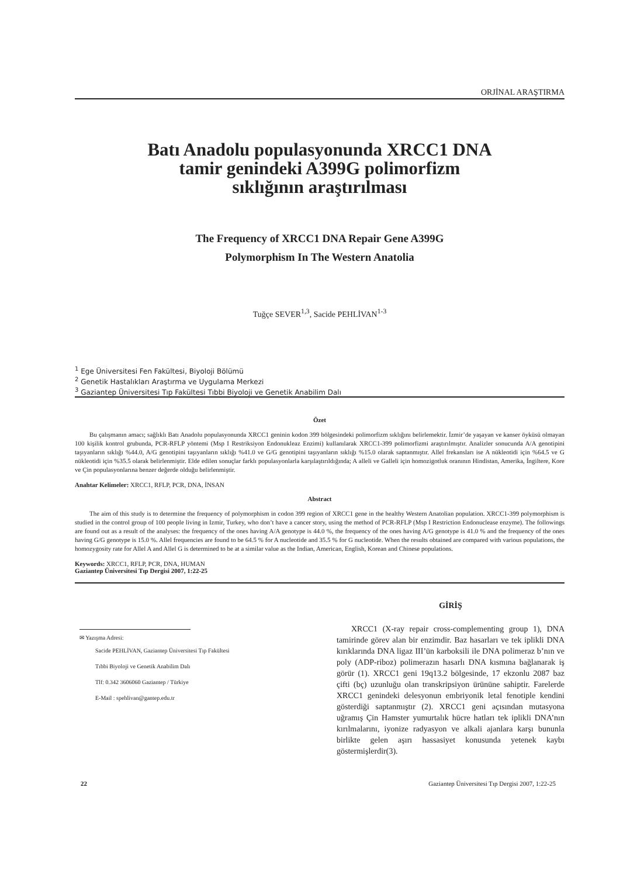ORJİNAL ARAŞTIRMA
Batı Anadolu populasyonunda XRCC1 DNA
tamir genindeki A399G polimorfizm
sıklığının araştırılması
The Frequency of XRCC1 DNA Repair Gene A399G
Polymorphism In The Western Anatolia
Tuğçe SEVER<sup>1,3</sup>, Sacide PEHLİVAN<sup>1-3</sup>
<sup>1</sup> Ege Üniversitesi Fen Fakültesi, Biyoloji Bölümü
<sup>2</sup> Genetik Hastalıkları Araştırma ve Uygulama Merkezi
<sup>3</sup> Gaziantep Üniversitesi Tıp Fakültesi Tıbbi Biyoloji ve Genetik Anabilim Dalı
Özet
Bu çalışmanın amacı; sağlıklı Batı Anadolu populasyonunda XRCC1 geninin kodon 399 bölgesindeki polimorfizm sıklığını belirlemektir. İzmir’de yaşayan ve kanser öyküsü olmayan 100 kişilik kontrol grubunda, PCR-RFLP yöntemi (Msp I Restriksiyon Endonukleaz Enzimi) kullanılarak XRCC1-399 polimorfizmi araştırılmıştır. Analizler sonucunda A/A genotipini taşıyanların sıklığı %44.0, A/G genotipini taşıyanların sıklığı %41.0 ve G/G genotipini taşıyanların sıklığı %15.0 olarak saptanmıştır. Allel frekansları ise A nükleotidi için %64.5 ve G nükleotidi için %35.5 olarak belirlenmiştir. Elde edilen sonuçlar farklı populasyonlarla karşılaştırıldığında; A alleli ve Galleli için homozigotluk oranının Hindistan, Amerika, İngiltere, Kore ve Çin populasyonlarına benzer değerde olduğu belirlenmiştir.
Anahtar Kelimeler: XRCC1, RFLP, PCR, DNA, İNSAN
Abstract
The aim of this study is to determine the frequency of polymorphism in codon 399 region of XRCC1 gene in the healthy Western Anatolian population. XRCC1-399 polymorphism is studied in the control group of 100 people living in Izmir, Turkey, who don’t have a cancer story, using the method of PCR-RFLP (Msp I Restriction Endonuclease enzyme). The followings are found out as a result of the analyses: the frequency of the ones having A/A genotype is 44.0 %, the frequency of the ones having A/G genotype is 41.0 % and the frequency of the ones having G/G genotype is 15.0 %. Allel frequencies are found to be 64.5 % for A nucleotide and 35.5 % for G nucleotide. When the results obtained are compared with various populations, the homozygosity rate for Allel A and Allel G is determined to be at a similar value as the Indian, American, English, Korean and Chinese populations.
Keywords: XRCC1, RFLP, PCR, DNA, HUMAN
Gaziantep Üniversitesi Tıp Dergisi 2007, 1:22-25
✉ Yazışma Adresi:
Sacide PEHLİVAN, Gaziantep Üniversitesi Tıp Fakültesi
Tıbbi Biyoloji ve Genetik Anabilim Dalı
Tlf: 0.342 3606060 Gaziantep / Türkiye
E-Mail : spehlivan@gantep.edu.tr
GİRİŞ
XRCC1 (X-ray repair cross-complementing group 1), DNA tamirinde görev alan bir enzimdir. Baz hasarları ve tek iplikli DNA kırıklarında DNA ligaz III’ün karboksili ile DNA polimeraz b’nın ve poly (ADP-riboz) polimerazın hasarlı DNA kısmına bağlanarak iş görür (1). XRCC1 geni 19q13.2 bölgesinde, 17 ekzonlu 2087 baz çifti (bç) uzunluğu olan transkripsiyon ürününe sahiptir. Farelerde XRCC1 genindeki delesyonun embriyonik letal fenotiple kendini gösterdiği saptanmıştır (2). XRCC1 geni açısından mutasyona uğramış Çin Hamster yumurtalık hücre hatları tek iplikli DNA’nın kırılmalarını, iyonize radyasyon ve alkali ajanlara karşı bununla birlikte gelen aşırı hassasiyet konusunda yetenek kaybı göstermişlerdir(3).
22 Gaziantep Üniversitesi Tıp Dergisi 2007, 1:22-25